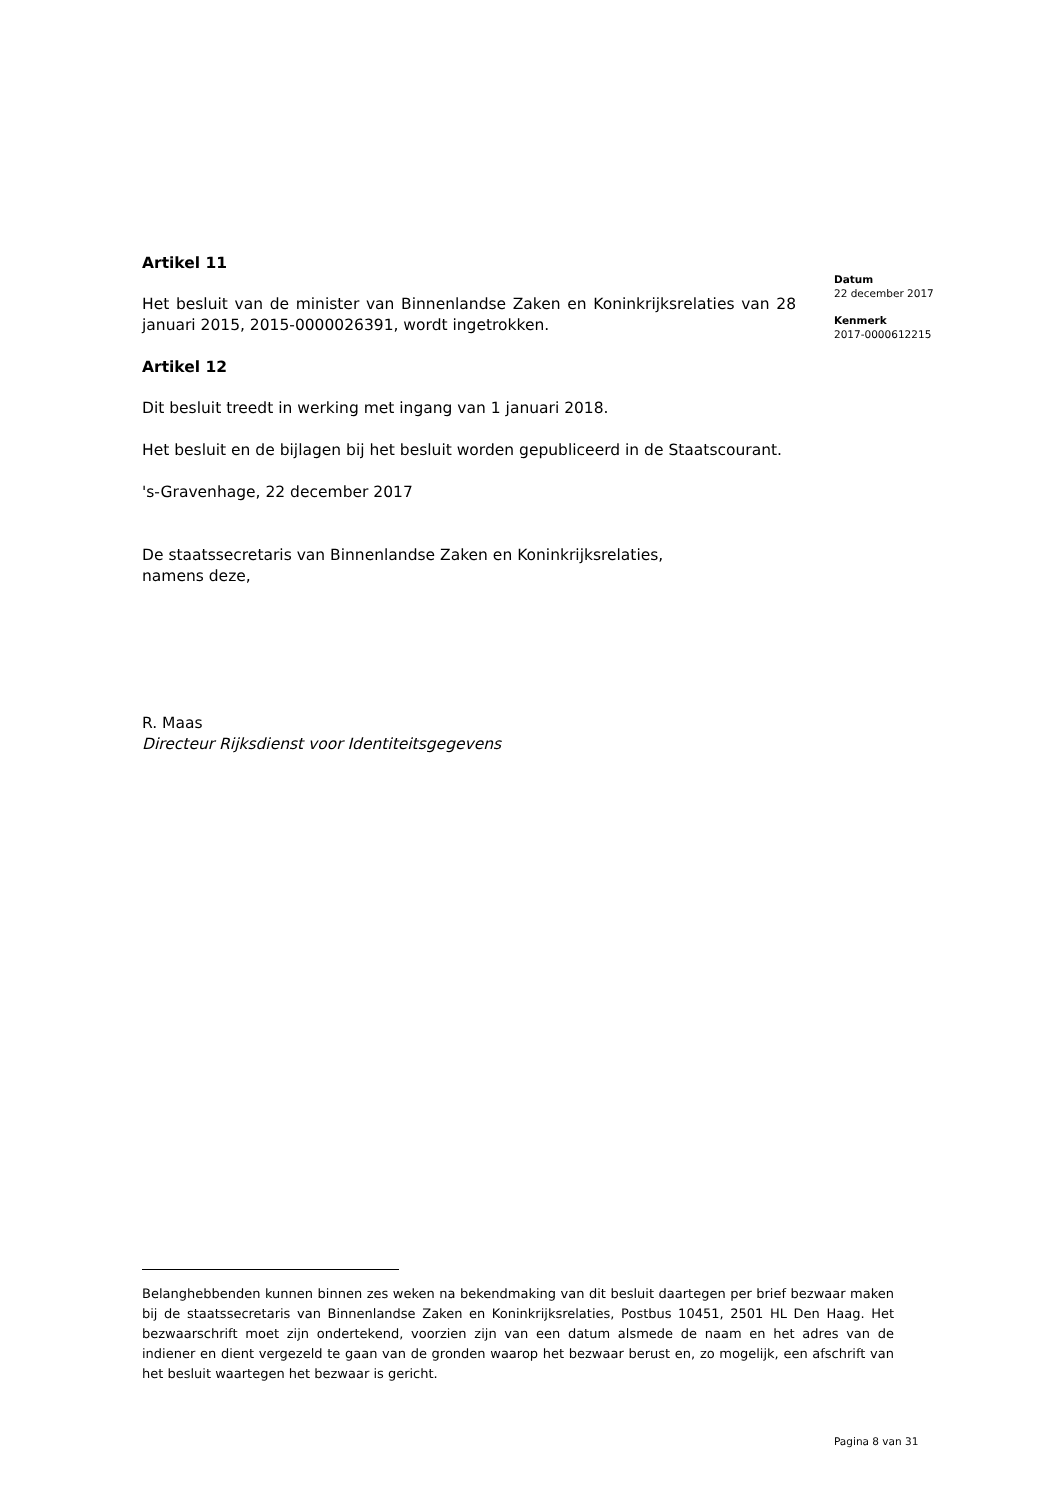Artikel 11
Het besluit van de minister van Binnenlandse Zaken en Koninkrijksrelaties van 28 januari 2015, 2015-0000026391, wordt ingetrokken.
Artikel 12
Dit besluit treedt in werking met ingang van 1 januari 2018.
Het besluit en de bijlagen bij het besluit worden gepubliceerd in de Staatscourant.
's-Gravenhage, 22 december 2017
De staatssecretaris van Binnenlandse Zaken en Koninkrijksrelaties,
namens deze,
R. Maas
Directeur Rijksdienst voor Identiteitsgegevens
Datum
22 december 2017
Kenmerk
2017-0000612215
Belanghebbenden kunnen binnen zes weken na bekendmaking van dit besluit daartegen per brief bezwaar maken bij de staatssecretaris van Binnenlandse Zaken en Koninkrijksrelaties, Postbus 10451, 2501 HL Den Haag. Het bezwaarschrift moet zijn ondertekend, voorzien zijn van een datum alsmede de naam en het adres van de indiener en dient vergezeld te gaan van de gronden waarop het bezwaar berust en, zo mogelijk, een afschrift van het besluit waartegen het bezwaar is gericht.
Pagina 8 van 31